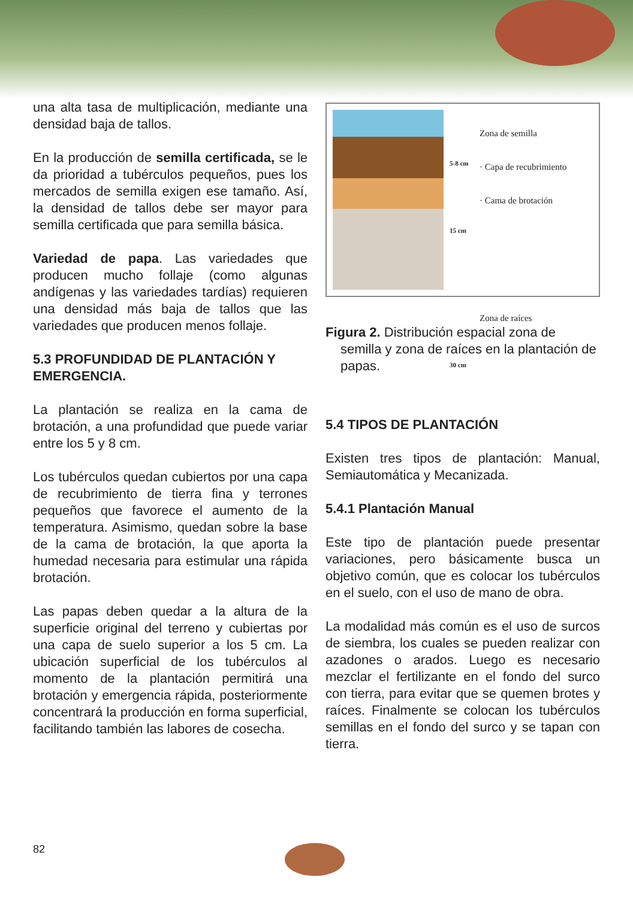una alta tasa de multiplicación, mediante una densidad baja de tallos.
En la producción de semilla certificada, se le da prioridad a tubérculos pequeños, pues los mercados de semilla exigen ese tamaño. Así, la densidad de tallos debe ser mayor para semilla certificada que para semilla básica.
Variedad de papa. Las variedades que producen mucho follaje (como algunas andígenas y las variedades tardías) requieren una densidad más baja de tallos que las variedades que producen menos follaje.
5.3 PROFUNDIDAD DE PLANTACIÓN Y EMERGENCIA.
La plantación se realiza en la cama de brotación, a una profundidad que puede variar entre los 5 y 8 cm.
Los tubérculos quedan cubiertos por una capa de recubrimiento de tierra fina y terrones pequeños que favorece el aumento de la temperatura. Asimismo, quedan sobre la base de la cama de brotación, la que aporta la humedad necesaria para estimular una rápida brotación.
Las papas deben quedar a la altura de la superficie original del terreno y cubiertas por una capa de suelo superior a los 5 cm. La ubicación superficial de los tubérculos al momento de la plantación permitirá una brotación y emergencia rápida, posteriormente concentrará la producción en forma superficial, facilitando también las labores de cosecha.
5-8 cm
15 cm
30 cm
Zona de semilla
· Capa de recubrimiento
· Cama de brotación
Zona de raíces
Figura 2. Distribución espacial zona de semilla y zona de raíces en la plantación de papas.
5.4 TIPOS DE PLANTACIÓN
Existen tres tipos de plantación: Manual, Semiautomática y Mecanizada.
5.4.1 Plantación Manual
Este tipo de plantación puede presentar variaciones, pero básicamente busca un objetivo común, que es colocar los tubérculos en el suelo, con el uso de mano de obra.
La modalidad más común es el uso de surcos de siembra, los cuales se pueden realizar con azadones o arados. Luego es necesario mezclar el fertilizante en el fondo del surco con tierra, para evitar que se quemen brotes y raíces. Finalmente se colocan los tubérculos semillas en el fondo del surco y se tapan con tierra.
82